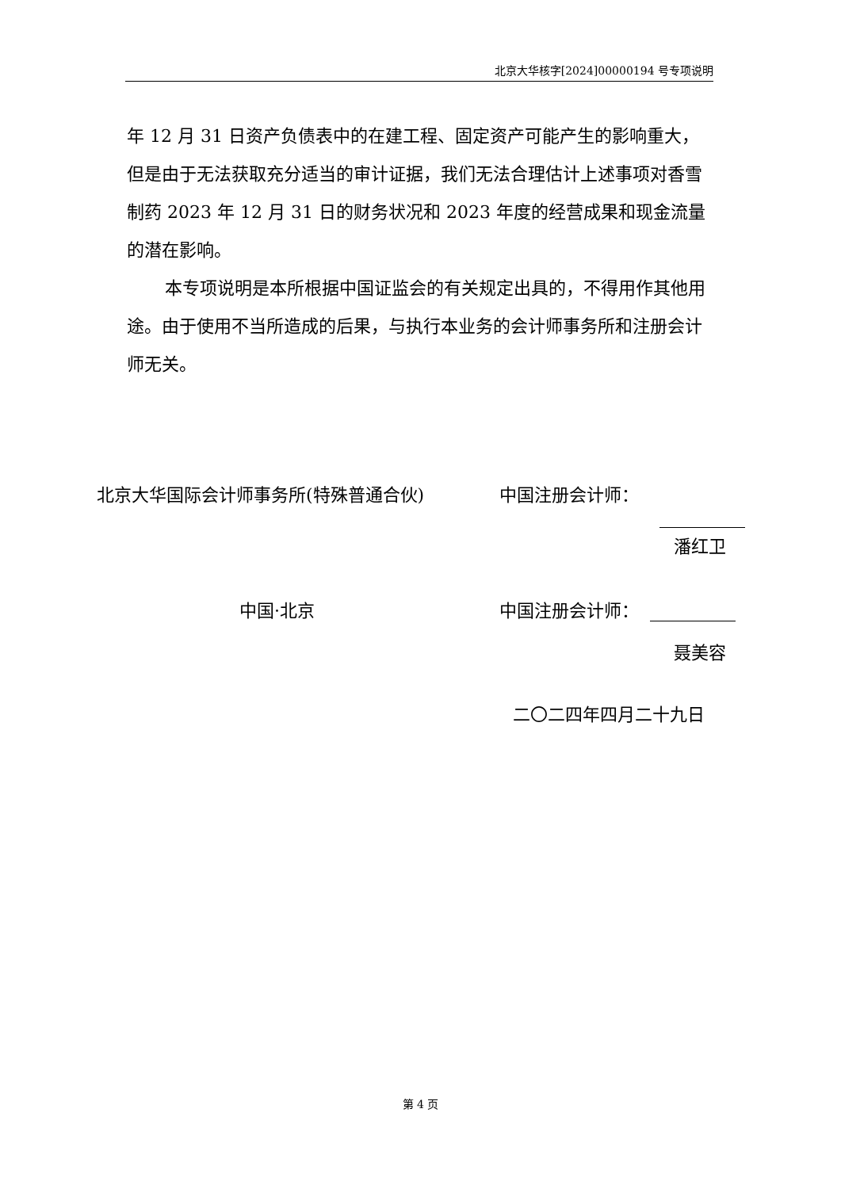北京大华核字[2024]00000194 号专项说明
年 12 月 31 日资产负债表中的在建工程、固定资产可能产生的影响重大，但是由于无法获取充分适当的审计证据，我们无法合理估计上述事项对香雪制药 2023 年 12 月 31 日的财务状况和 2023 年度的经营成果和现金流量的潜在影响。
本专项说明是本所根据中国证监会的有关规定出具的，不得用作其他用途。由于使用不当所造成的后果，与执行本业务的会计师事务所和注册会计师无关。
北京大华国际会计师事务所(特殊普通合伙) 中国注册会计师：
潘红卫
中国·北京 中国注册会计师：
聂美容
二〇二四年四月二十九日
第 4 页